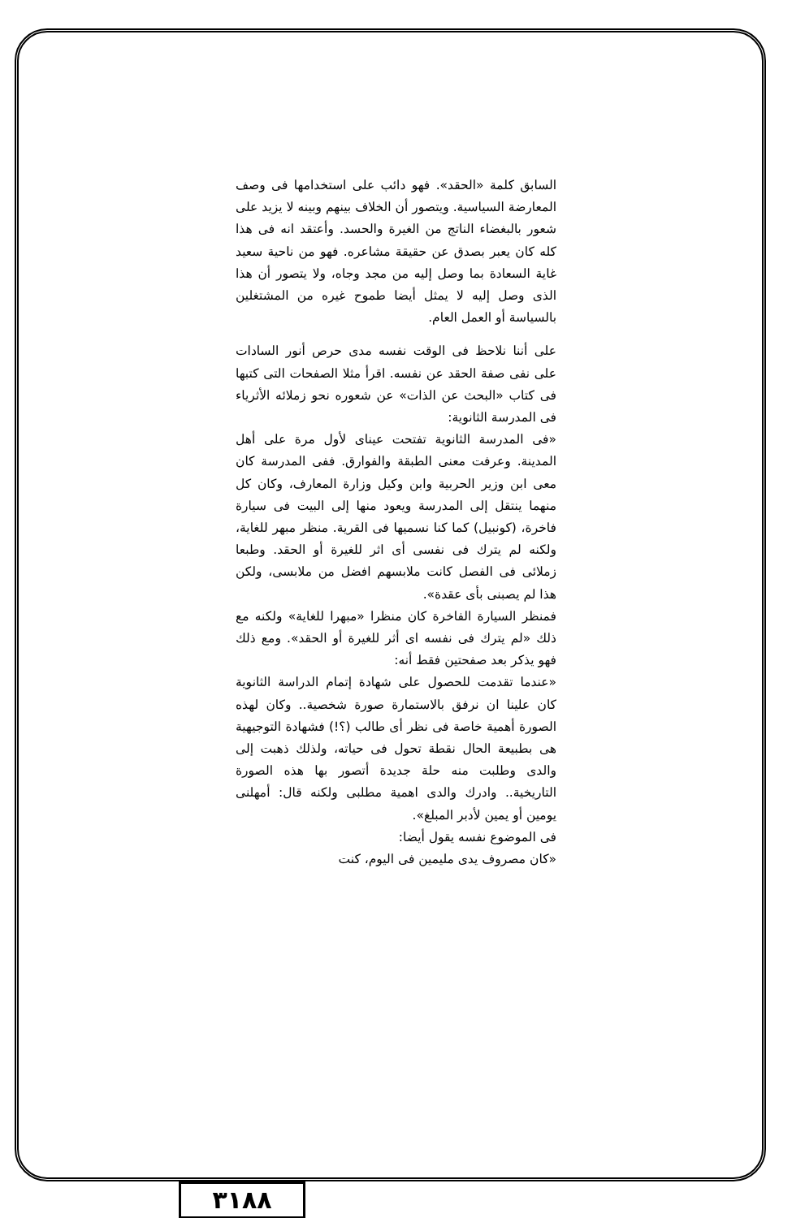السابق كلمة «الحقد». فهو دائب على استخدامها فى وصف المعارضة السياسية. ويتصور أن الخلاف بينهم وبينه لا يزيد على شعور بالبغضاء الناتج من الغيرة والحسد. وأعتقد انه فى هذا كله كان يعبر بصدق عن حقيقة مشاعره. فهو من ناحية سعيد غاية السعادة بما وصل إليه من مجد وجاه، ولا يتصور أن هذا الذى وصل إليه لا يمثل أيضا طموح غيره من المشتغلين بالسياسة أو العمل العام.
على أننا نلاحظ فى الوقت نفسه مدى حرص أنور السادات على نفى صفة الحقد عن نفسه. اقرأ مثلا الصفحات التى كتبها فى كتاب «البحث عن الذات» عن شعوره نحو زملائه الأثرياء فى المدرسة الثانوية:
«فى المدرسة الثانوية تفتحت عيناى لأول مرة على أهل المدينة. وعرفت معنى الطبقة والفوارق. ففى المدرسة كان معى ابن وزير الحربية وابن وكيل وزارة المعارف، وكان كل منهما ينتقل إلى المدرسة ويعود منها إلى البيت فى سيارة فاخرة، (كونبيل) كما كنا نسميها فى القرية. منظر مبهر للغاية، ولكنه لم يترك فى نفسى أى اثر للغيرة أو الحقد. وطبعا زملائى فى الفصل كانت ملابسهم افضل من ملابسى، ولكن هذا لم يصبنى بأى عقدة».
فمنظر السيارة الفاخرة كان منظرا «مبهرا للغاية» ولكنه مع ذلك «لم يترك فى نفسه اى أثر للغيرة أو الحقد». ومع ذلك فهو يذكر بعد صفحتين فقط أنه:
«عندما تقدمت للحصول على شهادة إتمام الدراسة الثانوية كان علينا ان نرفق بالاستمارة صورة شخصية.. وكان لهذه الصورة أهمية خاصة فى نظر أى طالب (؟!) فشهادة التوجيهية هى بطبيعة الحال نقطة تحول فى حياته، ولذلك ذهبت إلى والدى وطلبت منه حلة جديدة أتصور بها هذه الصورة التاريخية.. وادرك والدى اهمية مطلبى ولكنه قال: أمهلنى يومين أو يمين لأدبر المبلغ».
فى الموضوع نفسه يقول أيضا:
«كان مصروف يدى مليمين فى اليوم، كنت
٣١٨٨